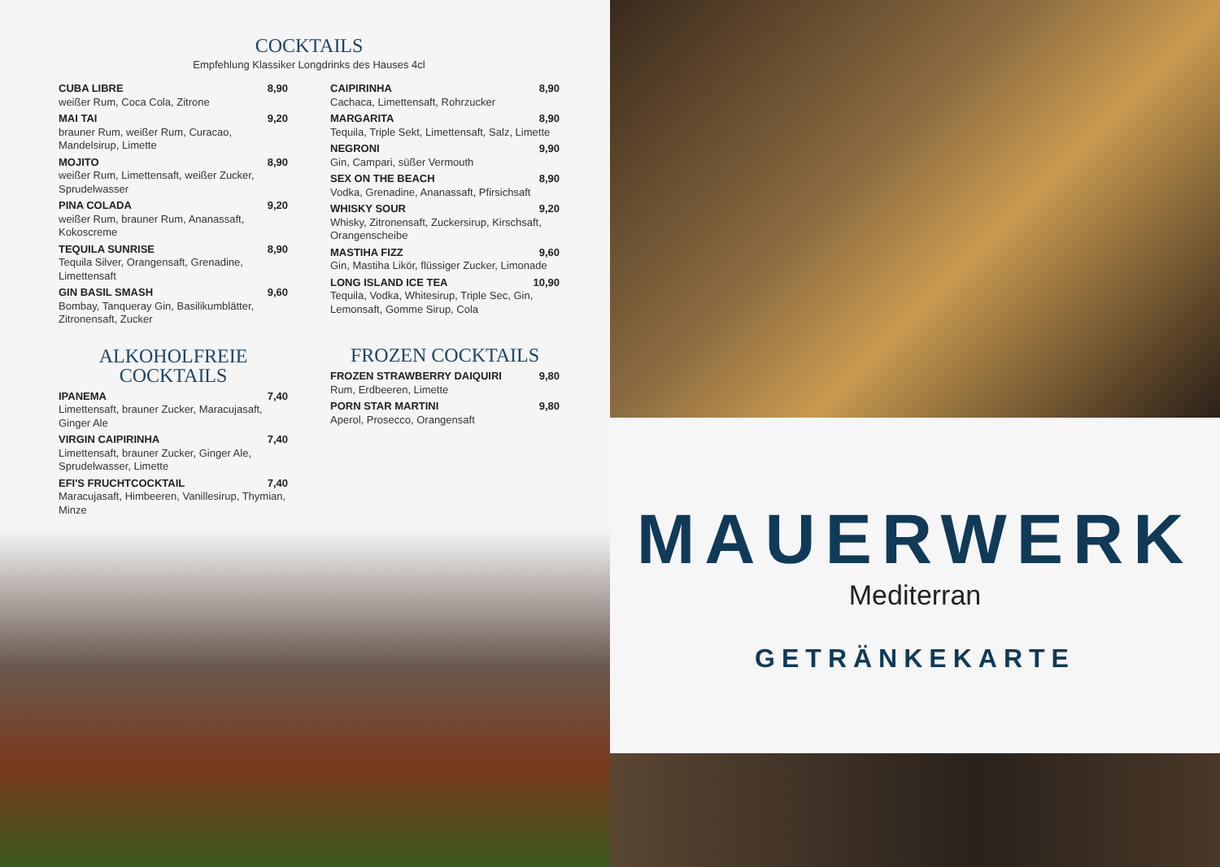COCKTAILS
Empfehlung Klassiker Longdrinks des Hauses 4cl
CUBA LIBRE 8,90
weißer Rum, Coca Cola, Zitrone
MAI TAI 9,20
brauner Rum, weißer Rum, Curacao, Mandelsirup, Limette
MOJITO 8,90
weißer Rum, Limettensaft, weißer Zucker, Sprudelwasser
PINA COLADA 9,20
weißer Rum, brauner Rum, Ananassaft, Kokoscreme
TEQUILA SUNRISE 8,90
Tequila Silver, Orangensaft, Grenadine, Limettensaft
GIN BASIL SMASH 9,60
Bombay, Tanqueray Gin, Basilikumblätter, Zitronensaft, Zucker
ALKOHOLFREIE COCKTAILS
IPANEMA 7,40
Limettensaft, brauner Zucker, Maracujasaft, Ginger Ale
VIRGIN CAIPIRINHA 7,40
Limettensaft, brauner Zucker, Ginger Ale, Sprudelwasser, Limette
EFI'S FRUCHTCOCKTAIL 7,40
Maracujasaft, Himbeeren, Vanillesirup, Thymian, Minze
CAIPIRINHA 8,90
Cachaca, Limettensaft, Rohrzucker
MARGARITA 8,90
Tequila, Triple Sekt, Limettensaft, Salz, Limette
NEGRONI 9,90
Gin, Campari, süßer Vermouth
SEX ON THE BEACH 8,90
Vodka, Grenadine, Ananassaft, Pfirsichsaft
WHISKY SOUR 9,20
Whisky, Zitronensaft, Zuckersirup, Kirschsaft, Orangenscheibe
MASTIHA FIZZ 9,60
Gin, Mastiha Likör, flüssiger Zucker, Limonade
LONG ISLAND ICE TEA 10,90
Tequila, Vodka, Whitesirup, Triple Sec, Gin, Lemonsaft, Gomme Sirup, Cola
FROZEN COCKTAILS
FROZEN STRAWBERRY DAIQUIRI 9,80
Rum, Erdbeeren, Limette
PORN STAR MARTINI 9,80
Aperol, Prosecco, Orangensaft
MAUERWERK
Mediterran
GETRÄNKEKARTE